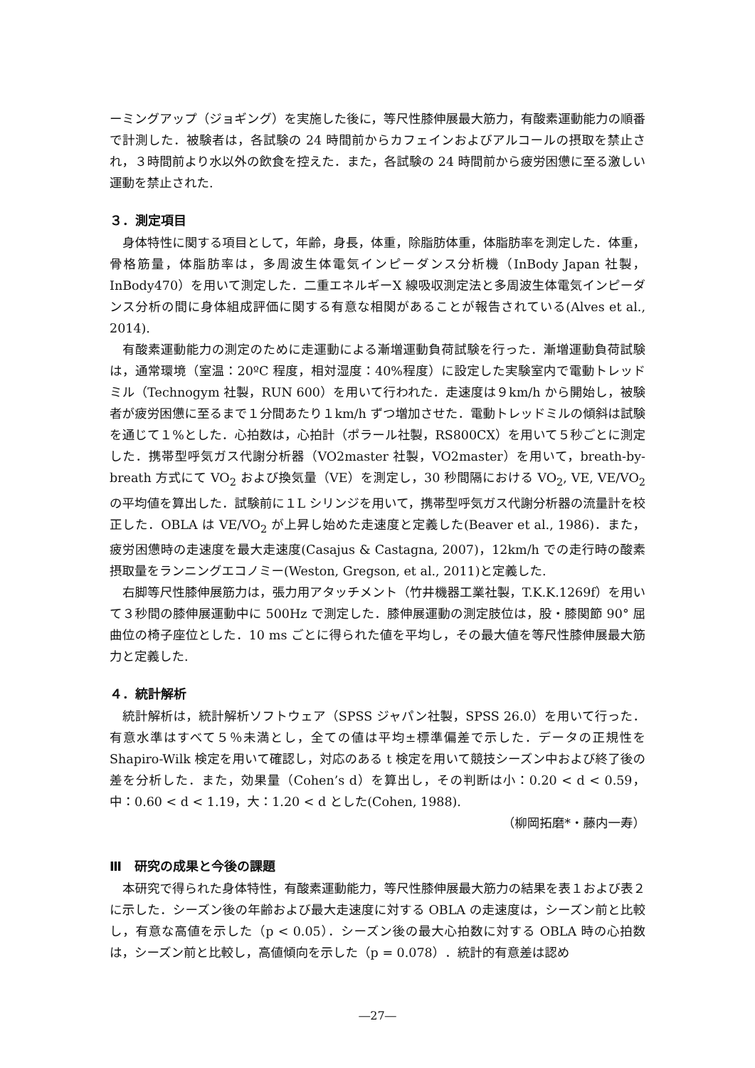ーミングアップ（ジョギング）を実施した後に，等尺性膝伸展最大筋力，有酸素運動能力の順番で計測した．被験者は，各試験の 24 時間前からカフェインおよびアルコールの摂取を禁止され，３時間前より水以外の飲食を控えた．また，各試験の 24 時間前から疲労困憊に至る激しい運動を禁止された.
３．測定項目
身体特性に関する項目として，年齢，身長，体重，除脂肪体重，体脂肪率を測定した．体重，骨格筋量，体脂肪率は，多周波生体電気インピーダンス分析機（InBody Japan 社製，InBody470）を用いて測定した．二重エネルギーX 線吸収測定法と多周波生体電気インピーダンス分析の間に身体組成評価に関する有意な相関があることが報告されている(Alves et al., 2014).
有酸素運動能力の測定のために走運動による漸増運動負荷試験を行った．漸増運動負荷試験は，通常環境（室温：20ºC 程度，相対湿度：40%程度）に設定した実験室内で電動トレッドミル（Technogym 社製，RUN 600）を用いて行われた．走速度は９km/h から開始し，被験者が疲労困憊に至るまで１分間あたり１km/h ずつ増加させた．電動トレッドミルの傾斜は試験を通じて１%とした．心拍数は，心拍計（ポラール社製，RS800CX）を用いて５秒ごとに測定した．携帯型呼気ガス代謝分析器（VO2master 社製，VO2master）を用いて，breath-by-breath 方式にて VO<sub>2</sub> および換気量（VE）を測定し，30 秒間隔における VO<sub>2</sub>, VE, VE/VO<sub>2</sub> の平均値を算出した．試験前に１L シリンジを用いて，携帯型呼気ガス代謝分析器の流量計を校正した．OBLA は VE/VO<sub>2</sub> が上昇し始めた走速度と定義した(Beaver et al., 1986)．また，疲労困憊時の走速度を最大走速度(Casajus & Castagna, 2007)，12km/h での走行時の酸素摂取量をランニングエコノミー(Weston, Gregson, et al., 2011)と定義した.
右脚等尺性膝伸展筋力は，張力用アタッチメント（竹井機器工業社製，T.K.K.1269f）を用いて３秒間の膝伸展運動中に 500Hz で測定した．膝伸展運動の測定肢位は，股・膝関節 90° 屈曲位の椅子座位とした．10 ms ごとに得られた値を平均し，その最大値を等尺性膝伸展最大筋力と定義した.
４．統計解析
統計解析は，統計解析ソフトウェア（SPSS ジャパン社製，SPSS 26.0）を用いて行った．有意水準はすべて５％未満とし，全ての値は平均±標準偏差で示した．データの正規性を Shapiro-Wilk 検定を用いて確認し，対応のある t 検定を用いて競技シーズン中および終了後の差を分析した．また，効果量（Cohen’s d）を算出し，その判断は小：0.20 < d < 0.59，中：0.60 < d < 1.19，大：1.20 < d とした(Cohen, 1988).
（柳岡拓磨*・藤内一寿）
Ⅲ　研究の成果と今後の課題
本研究で得られた身体特性，有酸素運動能力，等尺性膝伸展最大筋力の結果を表１および表２に示した．シーズン後の年齢および最大走速度に対する OBLA の走速度は，シーズン前と比較し，有意な高値を示した（p < 0.05）．シーズン後の最大心拍数に対する OBLA 時の心拍数は，シーズン前と比較し，高値傾向を示した（p = 0.078）．統計的有意差は認め
―27―